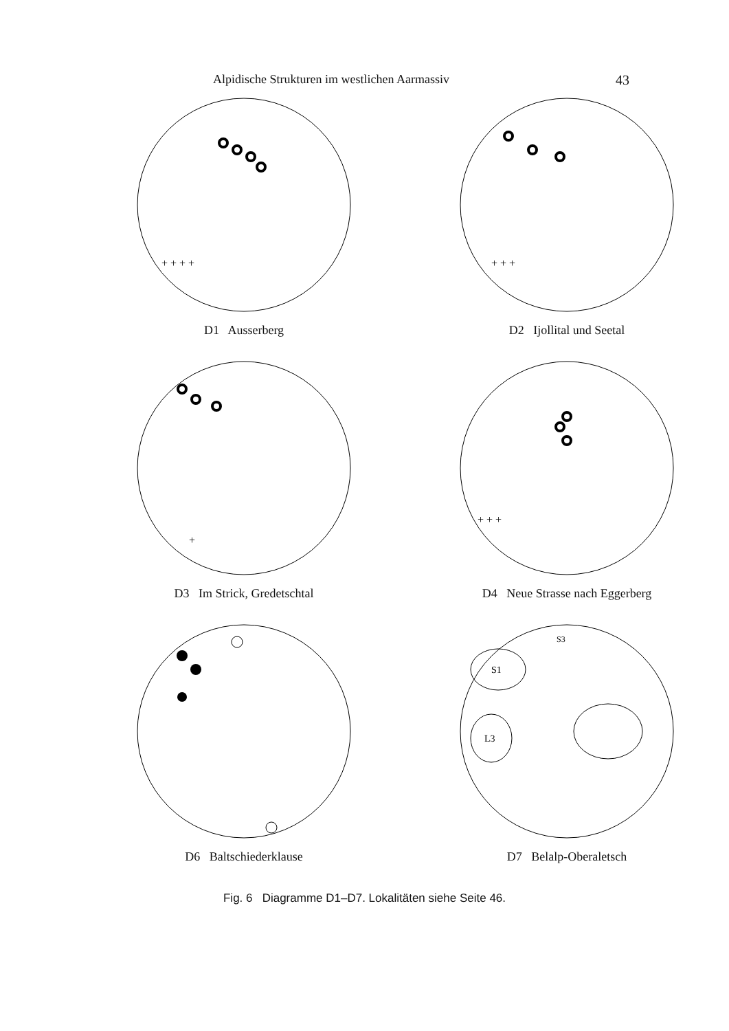Alpidische Strukturen im westlichen Aarmassiv 43
+ + + +
D1 Ausserberg
+ + +
D2 Ijollital und Seetal
+
D3 Im Strick, Gredetschtal
+ + +
D4 Neue Strasse nach Eggerberg
D6 Baltschiederklause
S1
S3
L3
D7 Belalp-Oberaletsch
Fig. 6 Diagramme D1–D7. Lokalitäten siehe Seite 46.